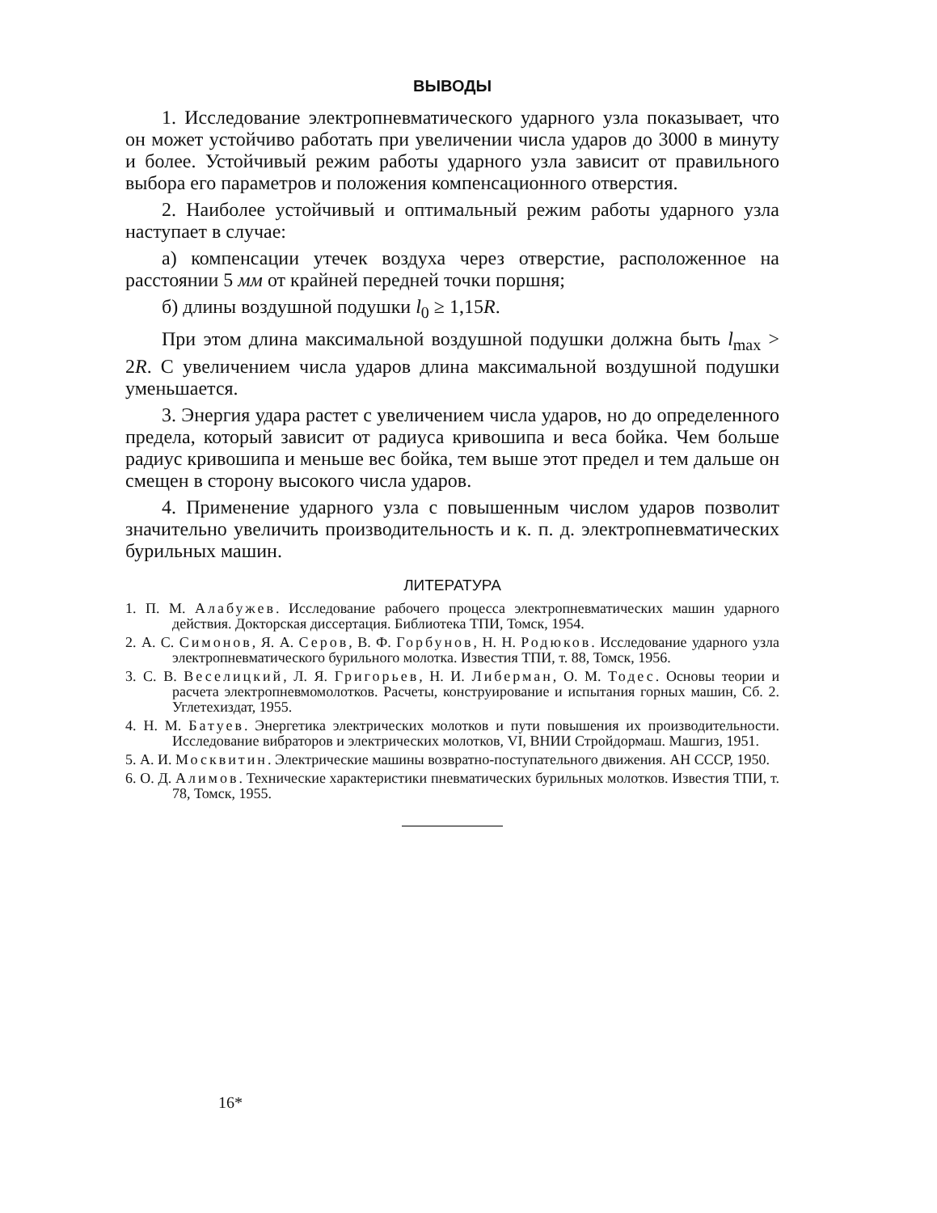ВЫВОДЫ
1. Исследование электропневматического ударного узла показывает, что он может устойчиво работать при увеличении числа ударов до 3000 в минуту и более. Устойчивый режим работы ударного узла зависит от правильного выбора его параметров и положения компенсационного отверстия.
2. Наиболее устойчивый и оптимальный режим работы ударного узла наступает в случае:
а) компенсации утечек воздуха через отверстие, расположенное на расстоянии 5 мм от крайней передней точки поршня;
б) длины воздушной подушки l<sub>0</sub> ≥ 1,15R.
При этом длина максимальной воздушной подушки должна быть l<sub>max</sub> > 2R. С увеличением числа ударов длина максимальной воздушной подушки уменьшается.
3. Энергия удара растет с увеличением числа ударов, но до определенного предела, который зависит от радиуса кривошипа и веса бойка. Чем больше радиус кривошипа и меньше вес бойка, тем выше этот предел и тем дальше он смещен в сторону высокого числа ударов.
4. Применение ударного узла с повышенным числом ударов позволит значительно увеличить производительность и к. п. д. электропневматических бурильных машин.
ЛИТЕРАТУРА
1. П. М. Алабужев. Исследование рабочего процесса электропневматических машин ударного действия. Докторская диссертация. Библиотека ТПИ, Томск, 1954.
2. А. С. Симонов, Я. А. Серов, В. Ф. Горбунов, Н. Н. Родюков. Исследование ударного узла электропневматического бурильного молотка. Известия ТПИ, т. 88, Томск, 1956.
3. С. В. Веселицкий, Л. Я. Григорьев, Н. И. Либерман, О. М. Тодес. Основы теории и расчета электропневмомолотков. Расчеты, конструирование и испытания горных машин, Сб. 2. Углетехиздат, 1955.
4. Н. М. Батуев. Энергетика электрических молотков и пути повышения их производительности. Исследование вибраторов и электрических молотков, VI, ВНИИ Стройдормаш. Машгиз, 1951.
5. А. И. Москвитин. Электрические машины возвратно-поступательного движения. АН СССР, 1950.
6. О. Д. Алимов. Технические характеристики пневматических бурильных молотков. Известия ТПИ, т. 78, Томск, 1955.
16*